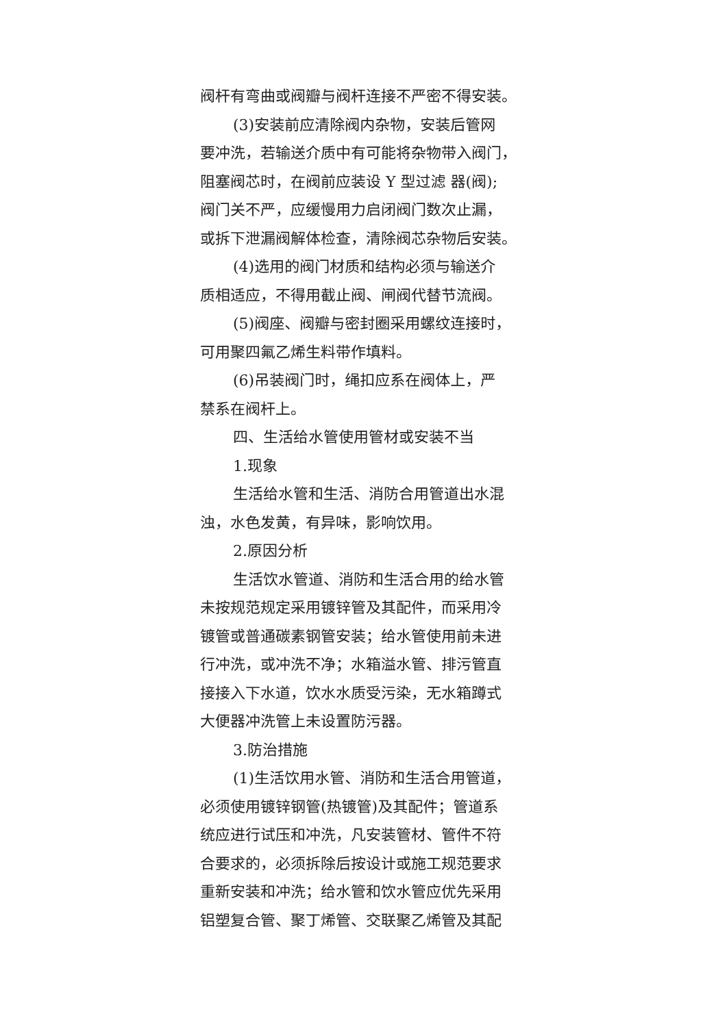阀杆有弯曲或阀瓣与阀杆连接不严密不得安装。
(3)安装前应清除阀内杂物，安装后管网
要冲洗，若输送介质中有可能将杂物带入阀门，
阻塞阀芯时，在阀前应装设 Y 型过滤 器(阀);
阀门关不严，应缓慢用力启闭阀门数次止漏，
或拆下泄漏阀解体检查，清除阀芯杂物后安装。
(4)选用的阀门材质和结构必须与输送介
质相适应，不得用截止阀、闸阀代替节流阀。
(5)阀座、阀瓣与密封圈采用螺纹连接时，
可用聚四氟乙烯生料带作填料。
(6)吊装阀门时，绳扣应系在阀体上，严
禁系在阀杆上。
四、生活给水管使用管材或安装不当
1.现象
生活给水管和生活、消防合用管道出水混
浊，水色发黄，有异味，影响饮用。
2.原因分析
生活饮水管道、消防和生活合用的给水管
未按规范规定采用镀锌管及其配件，而采用冷
镀管或普通碳素钢管安装；给水管使用前未进
行冲洗，或冲洗不净；水箱溢水管、排污管直
接接入下水道，饮水水质受污染，无水箱蹲式
大便器冲洗管上未设置防污器。
3.防治措施
(1)生活饮用水管、消防和生活合用管道，
必须使用镀锌钢管(热镀管)及其配件；管道系
统应进行试压和冲洗，凡安装管材、管件不符
合要求的，必须拆除后按设计或施工规范要求
重新安装和冲洗；给水管和饮水管应优先采用
铝塑复合管、聚丁烯管、交联聚乙烯管及其配